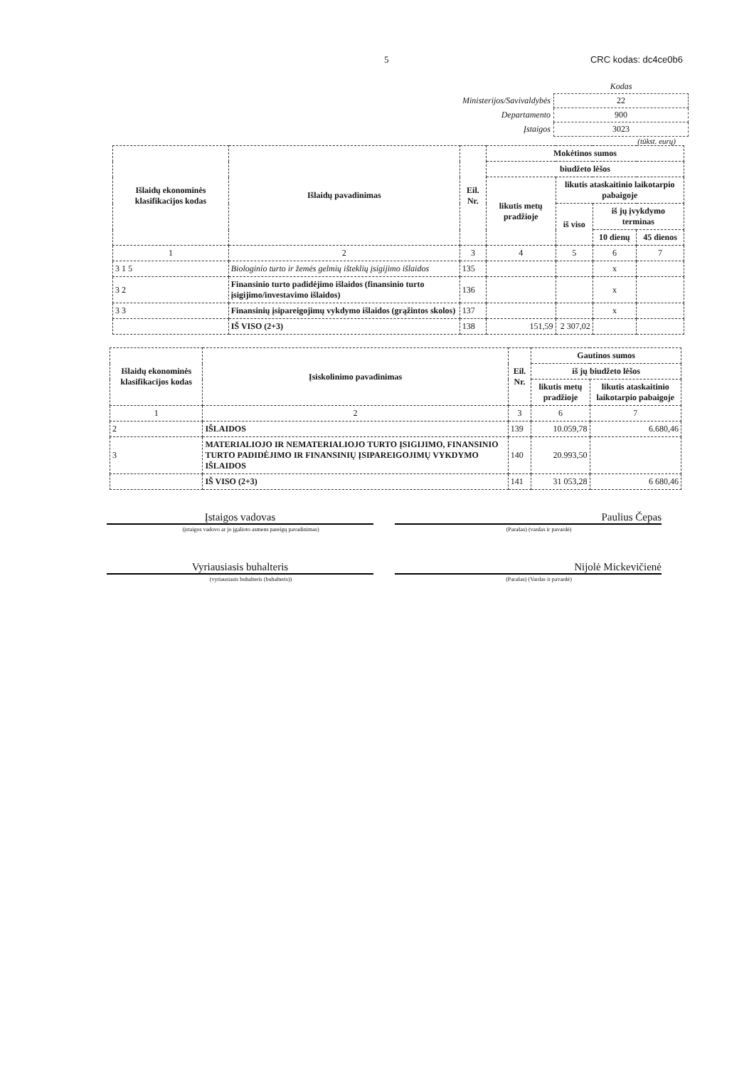5 CRC kodas: dc4ce0b6
| | Kodas |
| Ministerijos/Savivaldybės | 22 |
| Departamento | 900 |
| Įstaigos | 3023 |
(tūkst. eurų)
| Išlaidų ekonominės klasifikacijos kodas | Išlaidų pavadinimas | Eil. Nr. | Mokėtinos sumos | | | |
| --- | --- | --- | --- | --- | --- | --- |
| | | | biudžeto lėšos | | | |
| | | | likutis metų pradžioje | likutis ataskaitinio laikotarpio pabaigoje | | |
| | | | | iš viso | iš jų įvykdymo terminas | |
| | | | | | 10 dienų | 45 dienos |
| 1 | 2 | 3 | 4 | 5 | 6 | 7 |
| 3 1 5 | Biologinio turto ir žemės gelmių išteklių įsigijimo išlaidos | 135 | | | x | |
| 3 2 | Finansinio turto padidėjimo išlaidos (finansinio turto įsigijimo/investavimo išlaidos) | 136 | | | x | |
| 3 3 | Finansinių įsipareigojimų vykdymo išlaidos (grąžintos skolos) | 137 | | | x | |
| | IŠ VISO (2+3) | 138 | 151,59 | 2 307,02 | | |
| Išlaidų ekonominės klasifikacijos kodas | Įsiskolinimo pavadinimas | Eil. Nr. | Gautinos sumos | |
| --- | --- | --- | --- | --- |
| | | | iš jų biudžeto lėšos | |
| | | | likutis metų pradžioje | likutis ataskaitinio laikotarpio pabaigoje |
| 1 | 2 | 3 | 6 | 7 |
| 2 | IŠLAIDOS | 139 | 10.059,78 | 6.680,46 |
| 3 | MATERIALIOJO IR NEMATERIALIOJO TURTO ĮSIGIJIMO, FINANSINIO TURTO PADIDĖJIMO IR FINANSINIŲ ĮSIPAREIGOJIMŲ VYKDYMO IŠLAIDOS | 140 | 20.993,50 | |
| | IŠ VISO (2+3) | 141 | 31 053,28 | 6 680,46 |
Įstaigos vadovas Paulius Čepas
(įstaigos vadovo ar jo įgalioto asmens pareigų pavadinimas) (Parašas) (vardas ir pavardė)
Vyriausiasis buhalteris Nijolė Mickevičienė
(vyriausiasis buhalteris (buhalteris)) (Parašas) (Vardas ir pavardė)